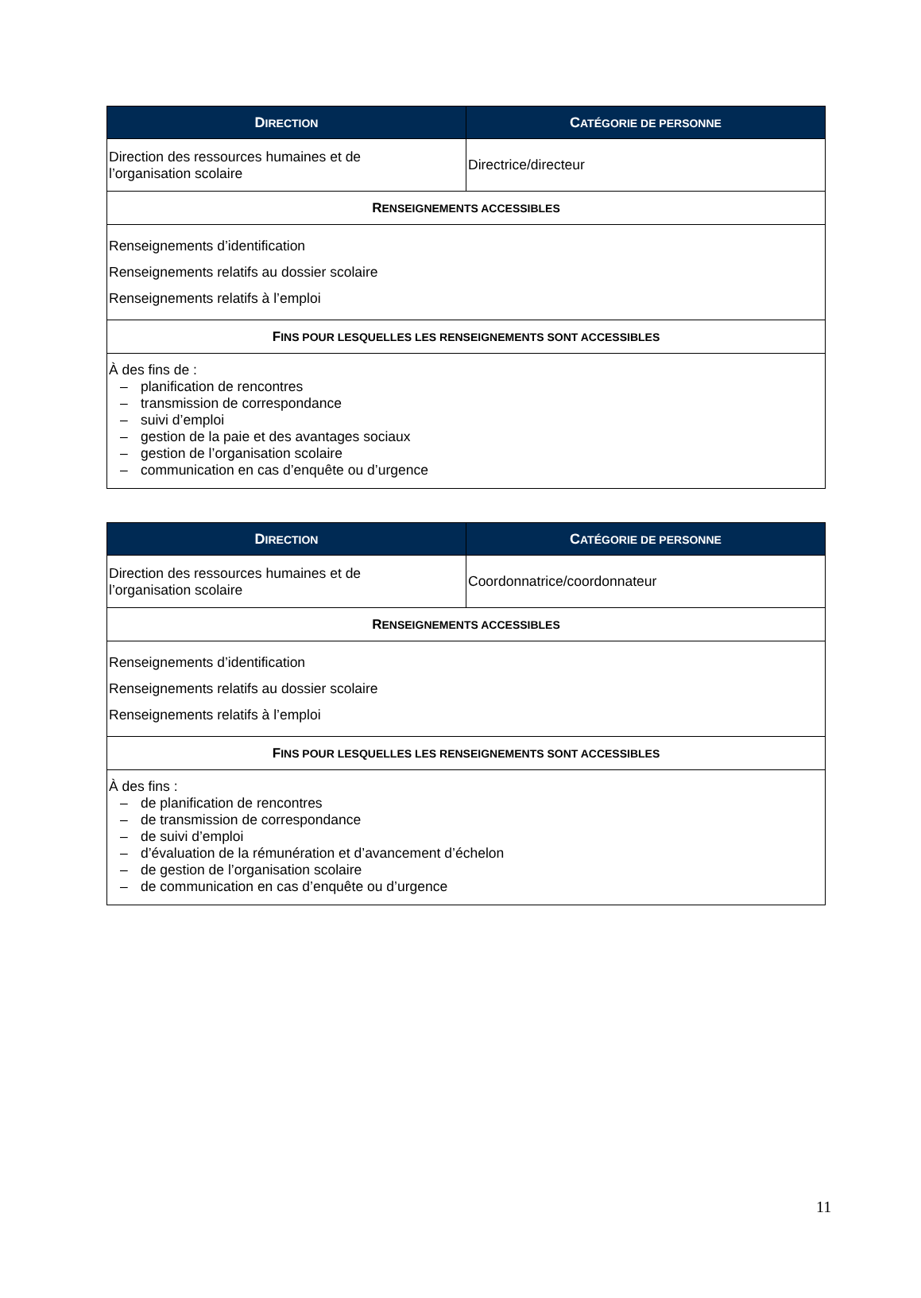| D IRECTION | C ATÉGORIE DE PERSONNE |
| --- | --- |
| Direction des ressources humaines et de l’organisation scolaire | Directrice/directeur |
| R ENSEIGNEMENTS ACCESSIBLES | |
| Renseignements d’identification Renseignements relatifs au dossier scolaire Renseignements relatifs à l’emploi | |
| F INS POUR LESQUELLES LES RENSEIGNEMENTS SONT ACCESSIBLES | |
| À des fins de : – planification de rencontres – transmission de correspondance – suivi d’emploi – gestion de la paie et des avantages sociaux – gestion de l’organisation scolaire – communication en cas d’enquête ou d’urgence | |
| D IRECTION | C ATÉGORIE DE PERSONNE |
| --- | --- |
| Direction des ressources humaines et de l’organisation scolaire | Coordonnatrice/coordonnateur |
| R ENSEIGNEMENTS ACCESSIBLES | |
| Renseignements d’identification Renseignements relatifs au dossier scolaire Renseignements relatifs à l’emploi | |
| F INS POUR LESQUELLES LES RENSEIGNEMENTS SONT ACCESSIBLES | |
| À des fins : – de planification de rencontres – de transmission de correspondance – de suivi d’emploi – d’évaluation de la rémunération et d’avancement d’échelon – de gestion de l’organisation scolaire – de communication en cas d’enquête ou d’urgence | |
11